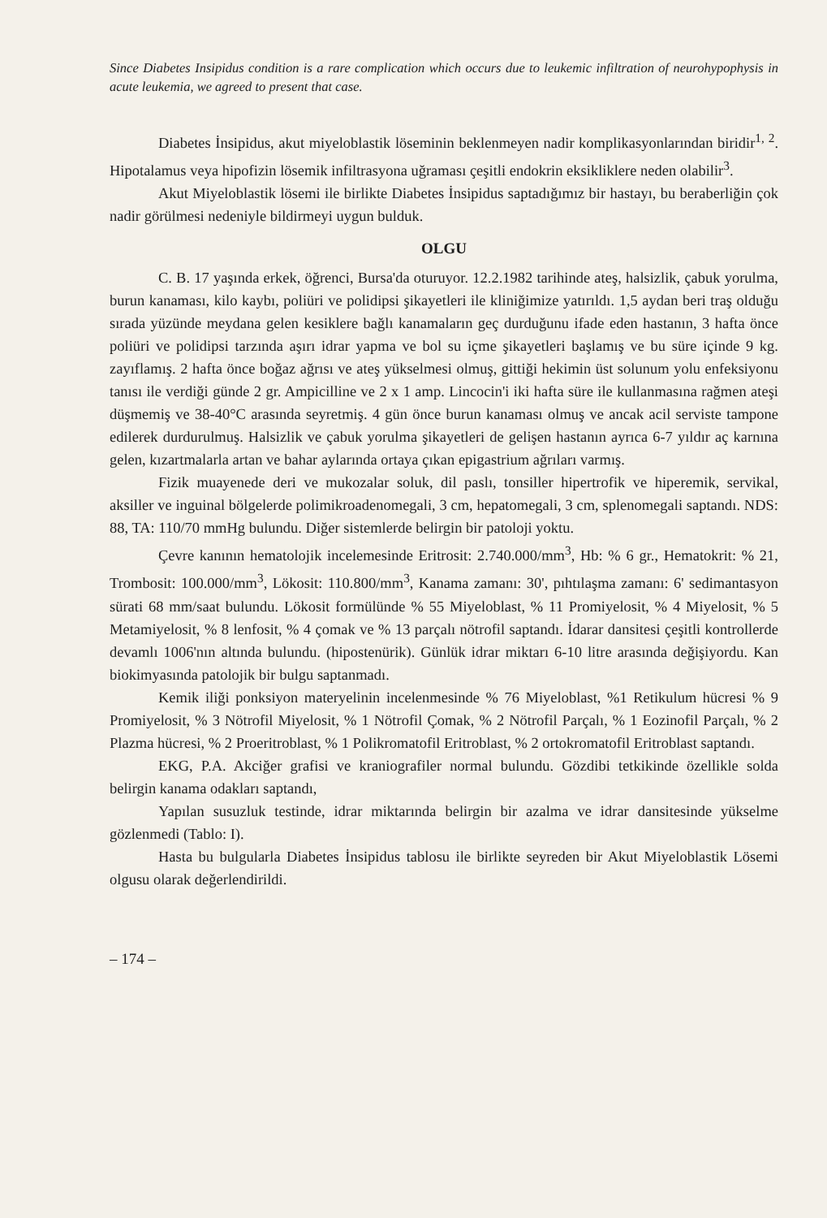Since Diabetes Insipidus condition is a rare complication which occurs due to leukemic infiltration of neurohypophysis in acute leukemia, we agreed to present that case.
Diabetes İnsipidus, akut miyeloblastik löseminin beklenmeyen nadir komplikasyonlarından biridir<sup>1, 2</sup>. Hipotalamus veya hipofizin lösemik infiltrasyona uğraması çeşitli endokrin eksikliklere neden olabilir<sup>3</sup>.
Akut Miyeloblastik lösemi ile birlikte Diabetes İnsipidus saptadığımız bir hastayı, bu beraberliğin çok nadir görülmesi nedeniyle bildirmeyi uygun bulduk.
OLGU
C. B. 17 yaşında erkek, öğrenci, Bursa'da oturuyor. 12.2.1982 tarihinde ateş, halsizlik, çabuk yorulma, burun kanaması, kilo kaybı, poliüri ve polidipsi şikayetleri ile kliniğimize yatırıldı. 1,5 aydan beri traş olduğu sırada yüzünde meydana gelen kesiklere bağlı kanamaların geç durduğunu ifade eden hastanın, 3 hafta önce poliüri ve polidipsi tarzında aşırı idrar yapma ve bol su içme şikayetleri başlamış ve bu süre içinde 9 kg. zayıflamış. 2 hafta önce boğaz ağrısı ve ateş yükselmesi olmuş, gittiği hekimin üst solunum yolu enfeksiyonu tanısı ile verdiği günde 2 gr. Ampicilline ve 2 x 1 amp. Lincocin'i iki hafta süre ile kullanmasına rağmen ateşi düşmemiş ve 38-40°C arasında seyretmiş. 4 gün önce burun kanaması olmuş ve ancak acil serviste tampone edilerek durdurulmuş. Halsizlik ve çabuk yorulma şikayetleri de gelişen hastanın ayrıca 6-7 yıldır aç karnına gelen, kızartmalarla artan ve bahar aylarında ortaya çıkan epigastrium ağrıları varmış.
Fizik muayenede deri ve mukozalar soluk, dil paslı, tonsiller hipertrofik ve hiperemik, servikal, aksiller ve inguinal bölgelerde polimikroadenomegali, 3 cm, hepatomegali, 3 cm, splenomegali saptandı. NDS: 88, TA: 110/70 mmHg bulundu. Diğer sistemlerde belirgin bir patoloji yoktu.
Çevre kanının hematolojik incelemesinde Eritrosit: 2.740.000/mm<sup>3</sup>, Hb: % 6 gr., Hematokrit: % 21, Trombosit: 100.000/mm<sup>3</sup>, Lökosit: 110.800/mm<sup>3</sup>, Kanama zamanı: 30', pıhtılaşma zamanı: 6' sedimantasyon sürati 68 mm/saat bulundu. Lökosit formülünde % 55 Miyeloblast, % 11 Promiyelosit, % 4 Miyelosit, % 5 Metamiyelosit, % 8 lenfosit, % 4 çomak ve % 13 parçalı nötrofil saptandı. İdarar dansitesi çeşitli kontrollerde devamlı 1006'nın altında bulundu. (hipostenürik). Günlük idrar miktarı 6-10 litre arasında değişiyordu. Kan biokimyasında patolojik bir bulgu saptanmadı.
Kemik iliği ponksiyon materyelinin incelenmesinde % 76 Miyeloblast, %1 Retikulum hücresi % 9 Promiyelosit, % 3 Nötrofil Miyelosit, % 1 Nötrofil Çomak, % 2 Nötrofil Parçalı, % 1 Eozinofil Parçalı, % 2 Plazma hücresi, % 2 Proeritroblast, % 1 Polikromatofil Eritroblast, % 2 ortokromatofil Eritroblast saptandı.
EKG, P.A. Akciğer grafisi ve kraniografiler normal bulundu. Gözdibi tetkikinde özellikle solda belirgin kanama odakları saptandı,
Yapılan susuzluk testinde, idrar miktarında belirgin bir azalma ve idrar dansitesinde yükselme gözlenmedi (Tablo: I).
Hasta bu bulgularla Diabetes İnsipidus tablosu ile birlikte seyreden bir Akut Miyeloblastik Lösemi olgusu olarak değerlendirildi.
– 174 –